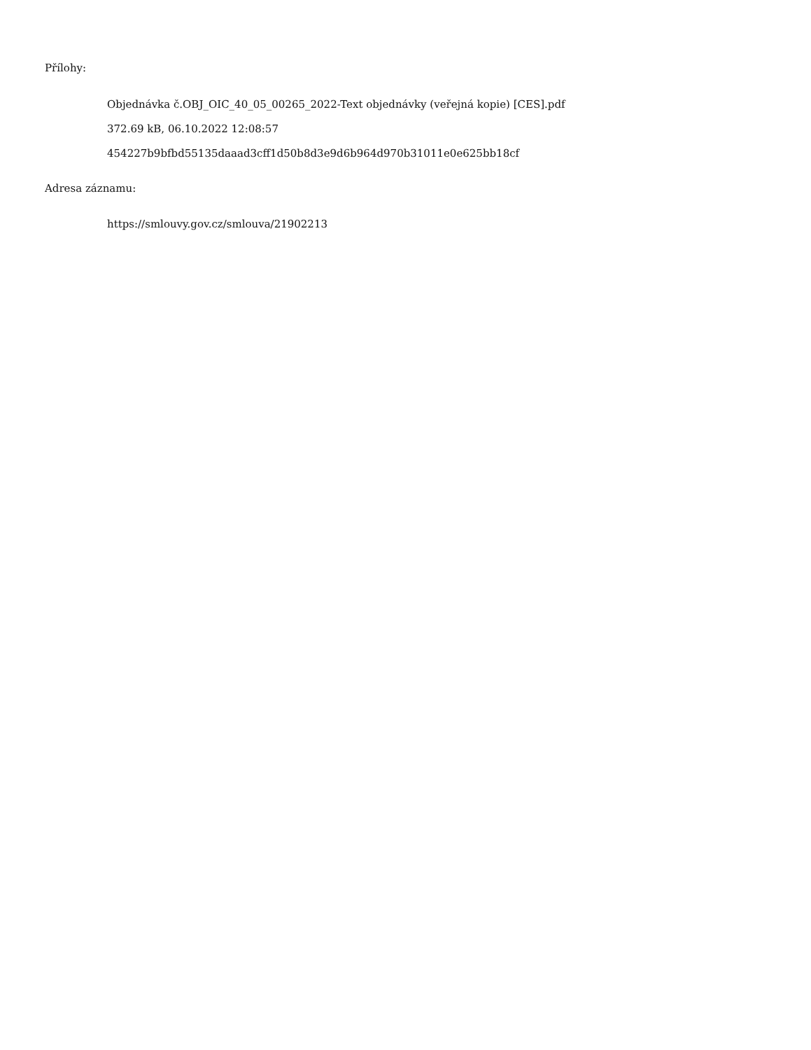Přílohy:
Objednávka č.OBJ_OIC_40_05_00265_2022-Text objednávky (veřejná kopie) [CES].pdf
372.69 kB, 06.10.2022 12:08:57
454227b9bfbd55135daaad3cff1d50b8d3e9d6b964d970b31011e0e625bb18cf
Adresa záznamu:
https://smlouvy.gov.cz/smlouva/21902213